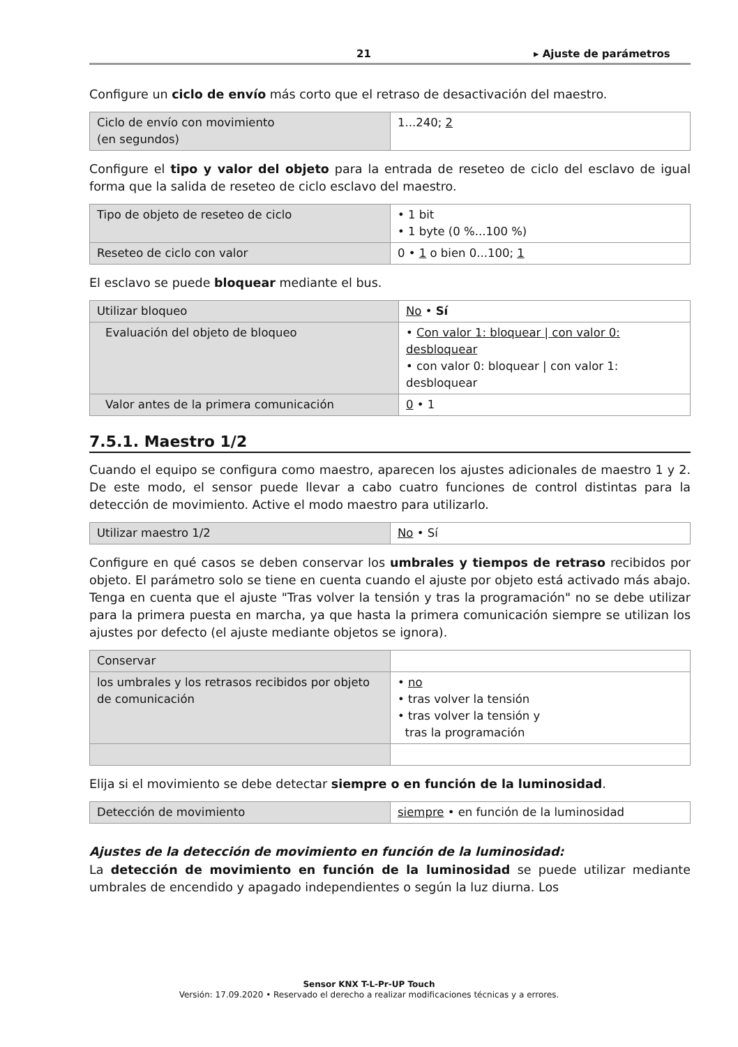21 ▸ Ajuste de parámetros
Configure un ciclo de envío más corto que el retraso de desactivación del maestro.
| Ciclo de envío con movimiento (en segundos) | 1...240; 2 |
Configure el tipo y valor del objeto para la entrada de reseteo de ciclo del esclavo de igual forma que la salida de reseteo de ciclo esclavo del maestro.
| Tipo de objeto de reseteo de ciclo | • 1 bit • 1 byte (0 %...100 %) |
| Reseteo de ciclo con valor | 0 • 1 o bien 0...100; 1 |
El esclavo se puede bloquear mediante el bus.
| Utilizar bloqueo | No • Sí |
| Evaluación del objeto de bloqueo | • Con valor 1: bloquear / con valor 0: desbloquear • con valor 0: bloquear / con valor 1: desbloquear |
| Valor antes de la primera comunicación | 0 • 1 |
7.5.1. Maestro 1/2
Cuando el equipo se configura como maestro, aparecen los ajustes adicionales de maestro 1 y 2. De este modo, el sensor puede llevar a cabo cuatro funciones de control distintas para la detección de movimiento. Active el modo maestro para utilizarlo.
| Utilizar maestro 1/2 | No • Sí |
Configure en qué casos se deben conservar los umbrales y tiempos de retraso recibidos por objeto. El parámetro solo se tiene en cuenta cuando el ajuste por objeto está activado más abajo. Tenga en cuenta que el ajuste "Tras volver la tensión y tras la programación" no se debe utilizar para la primera puesta en marcha, ya que hasta la primera comunicación siempre se utilizan los ajustes por defecto (el ajuste mediante objetos se ignora).
| Conservar | |
| los umbrales y los retrasos recibidos por objeto de comunicación | • no • tras volver la tensión • tras volver la tensión y tras la programación |
Elija si el movimiento se debe detectar siempre o en función de la luminosidad.
| Detección de movimiento | siempre • en función de la luminosidad |
Ajustes de la detección de movimiento en función de la luminosidad:
La detección de movimiento en función de la luminosidad se puede utilizar mediante umbrales de encendido y apagado independientes o según la luz diurna. Los
Sensor KNX T-L-Pr-UP Touch
Versión: 17.09.2020 • Reservado el derecho a realizar modificaciones técnicas y a errores.